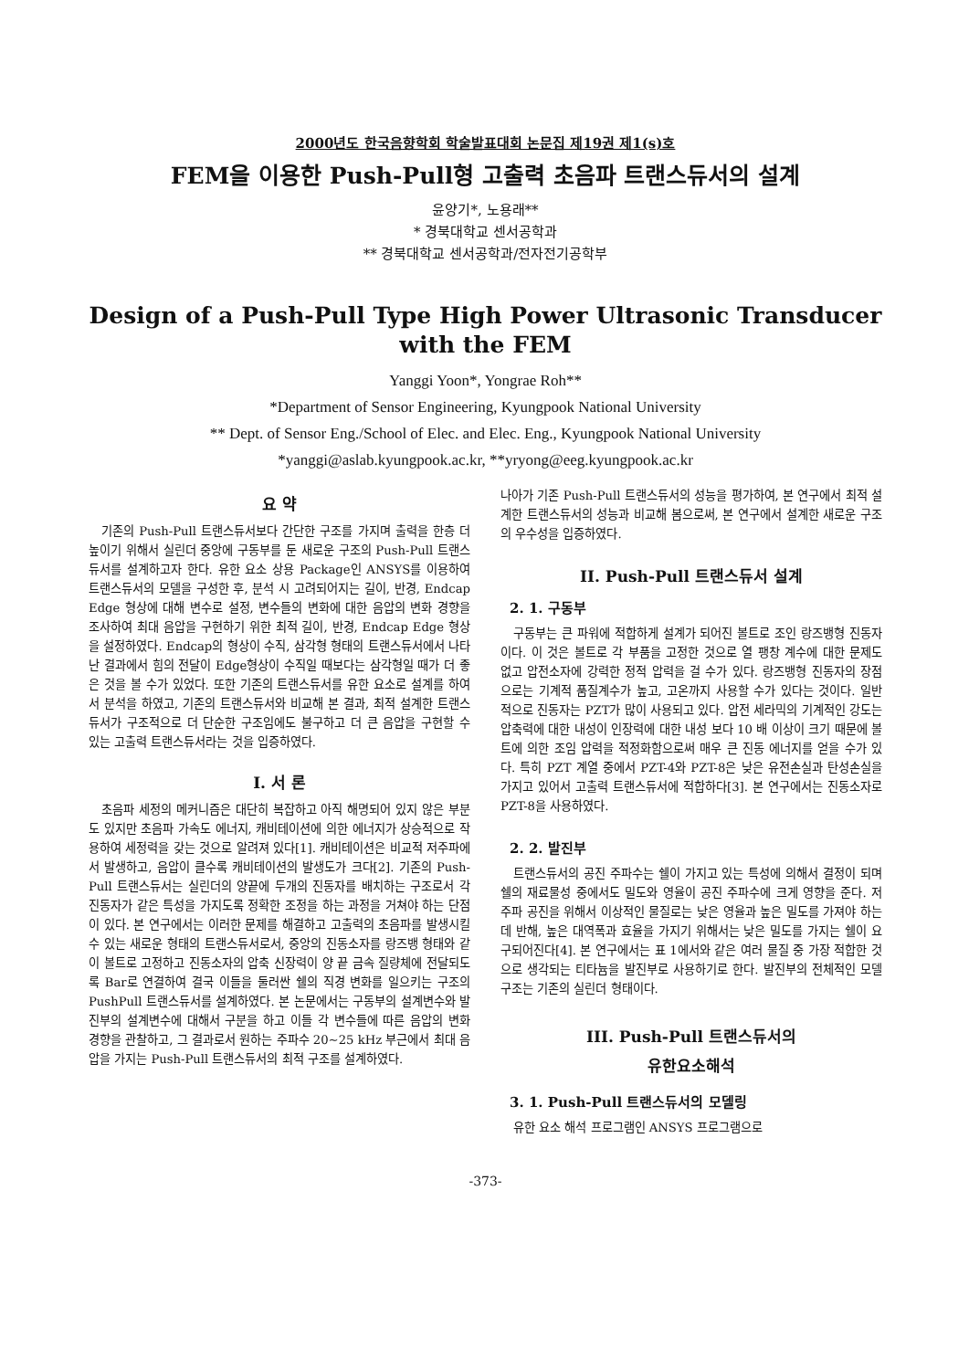2000년도 한국음향학회 학술발표대회 논문집 제19권 제1(s)호
FEM을 이용한 Push-Pull형 고출력 초음파 트랜스듀서의 설계
윤양기*, 노용래**
* 경북대학교 센서공학과
** 경북대학교 센서공학과/전자전기공학부
Design of a Push-Pull Type High Power Ultrasonic Transducer
with the FEM
Yanggi Yoon*, Yongrae Roh**
*Department of Sensor Engineering, Kyungpook National University
** Dept. of Sensor Eng./School of Elec. and Elec. Eng., Kyungpook National University
*yanggi@aslab.kyungpook.ac.kr, **yryong@eeg.kyungpook.ac.kr
요 약
기존의 Push-Pull 트랜스듀서보다 간단한 구조를 가지며 출력을 한층 더 높이기 위해서 실린더 중앙에 구동부를 둔 새로운 구조의 Push-Pull 트랜스듀서를 설계하고자 한다. 유한 요소 상용 Package인 ANSYS를 이용하여 트랜스듀서의 모델을 구성한 후, 분석 시 고려되어지는 길이, 반경, Endcap Edge 형상에 대해 변수로 설정, 변수들의 변화에 대한 음압의 변화 경향을 조사하여 최대 음압을 구현하기 위한 최적 길이, 반경, Endcap Edge 형상을 설정하였다. Endcap의 형상이 수직, 삼각형 형태의 트랜스듀서에서 나타난 결과에서 힘의 전달이 Edge형상이 수직일 때보다는 삼각형일 때가 더 좋은 것을 볼 수가 있었다. 또한 기존의 트랜스듀서를 유한 요소로 설계를 하여서 분석을 하였고, 기존의 트랜스듀서와 비교해 본 결과, 최적 설계한 트랜스듀서가 구조적으로 더 단순한 구조임에도 불구하고 더 큰 음압을 구현할 수 있는 고출력 트랜스듀서라는 것을 입증하였다.
I. 서 론
초음파 세정의 메커니즘은 대단히 복잡하고 아직 해명되어 있지 않은 부분도 있지만 초음파 가속도 에너지, 캐비테이션에 의한 에너지가 상승적으로 작용하여 세정력을 갖는 것으로 알려져 있다[1]. 캐비테이션은 비교적 저주파에서 발생하고, 음압이 클수록 캐비테이션의 발생도가 크다[2]. 기존의 Push-Pull 트랜스듀서는 실린더의 양끝에 두개의 진동자를 배치하는 구조로서 각 진동자가 같은 특성을 가지도록 정확한 조정을 하는 과정을 거쳐야 하는 단점이 있다. 본 연구에서는 이러한 문제를 해결하고 고출력의 초음파를 발생시킬 수 있는 새로운 형태의 트랜스듀서로서, 중앙의 진동소자를 랑즈뱅 형태와 같이 볼트로 고정하고 진동소자의 압축 신장력이 양 끝 금속 질량체에 전달되도록 Bar로 연결하여 결국 이들을 둘러싼 쉘의 직경 변화를 일으키는 구조의 PushPull 트랜스듀서를 설계하였다. 본 논문에서는 구동부의 설계변수와 발진부의 설계변수에 대해서 구분을 하고 이들 각 변수들에 따른 음압의 변화 경향을 관찰하고, 그 결과로서 원하는 주파수 20~25 kHz 부근에서 최대 음압을 가지는 Push-Pull 트랜스듀서의 최적 구조를 설계하였다.
나아가 기존 Push-Pull 트랜스듀서의 성능을 평가하여, 본 연구에서 최적 설계한 트랜스듀서의 성능과 비교해 봄으로써, 본 연구에서 설계한 새로운 구조의 우수성을 입증하였다.
II. Push-Pull 트랜스듀서 설계
2. 1. 구동부
구동부는 큰 파워에 적합하게 설계가 되어진 볼트로 조인 랑즈뱅형 진동자이다. 이 것은 볼트로 각 부품을 고정한 것으로 열 팽창 계수에 대한 문제도 없고 압전소자에 강력한 정적 압력을 걸 수가 있다. 랑즈뱅형 진동자의 장점으로는 기계적 품질계수가 높고, 고온까지 사용할 수가 있다는 것이다. 일반적으로 진동자는 PZT가 많이 사용되고 있다. 압전 세라믹의 기계적인 강도는 압축력에 대한 내성이 인장력에 대한 내성 보다 10 배 이상이 크기 때문에 볼트에 의한 조임 압력을 적정화함으로써 매우 큰 진동 에너지를 얻을 수가 있다. 특히 PZT 계열 중에서 PZT-4와 PZT-8은 낮은 유전손실과 탄성손실을 가지고 있어서 고출력 트랜스듀서에 적합하다[3]. 본 연구에서는 진동소자로 PZT-8을 사용하였다.
2. 2. 발진부
트랜스듀서의 공진 주파수는 쉘이 가지고 있는 특성에 의해서 결정이 되며 쉘의 재료물성 중에서도 밀도와 영율이 공진 주파수에 크게 영향을 준다. 저주파 공진을 위해서 이상적인 물질로는 낮은 영율과 높은 밀도를 가져야 하는데 반해, 높은 대역폭과 효율을 가지기 위해서는 낮은 밀도를 가지는 쉘이 요구되어진다[4]. 본 연구에서는 표 1에서와 같은 여러 물질 중 가장 적합한 것으로 생각되는 티타늄을 발진부로 사용하기로 한다. 발진부의 전체적인 모델 구조는 기존의 실린더 형태이다.
III. Push-Pull 트랜스듀서의
유한요소해석
3. 1. Push-Pull 트랜스듀서의 모델링
유한 요소 해석 프로그램인 ANSYS 프로그램으로
-373-